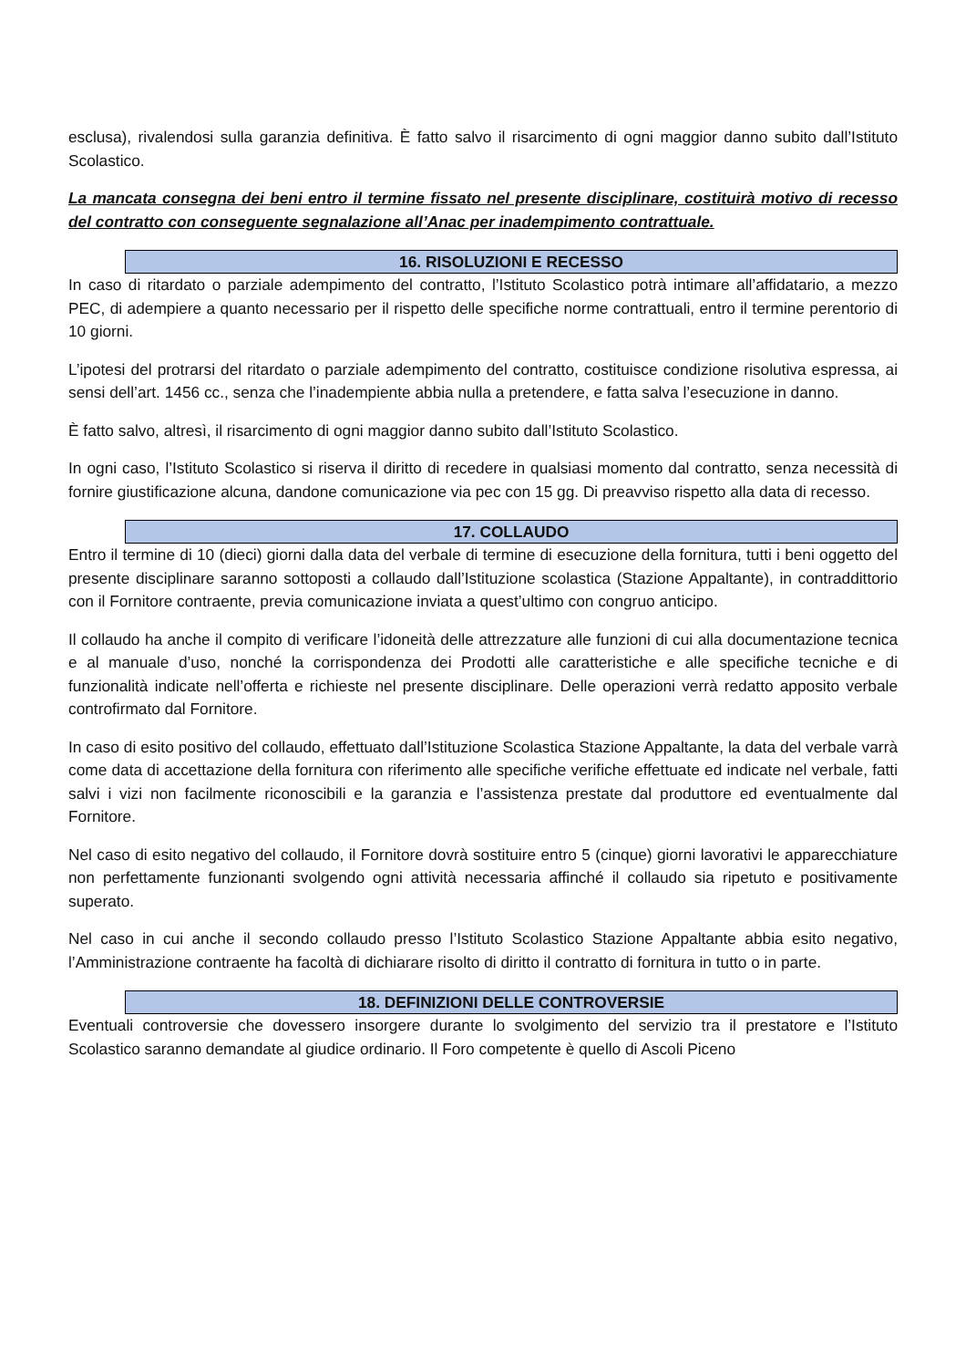esclusa), rivalendosi sulla garanzia definitiva. È fatto salvo il risarcimento di ogni maggior danno subito dall’Istituto Scolastico.
La mancata consegna dei beni entro il termine fissato nel presente disciplinare, costituirà motivo di recesso del contratto con conseguente segnalazione all’Anac per inadempimento contrattuale.
16. RISOLUZIONI E RECESSO
In caso di ritardato o parziale adempimento del contratto, l’Istituto Scolastico potrà intimare all’affidatario, a mezzo PEC, di adempiere a quanto necessario per il rispetto delle specifiche norme contrattuali, entro il termine perentorio di 10 giorni.
L’ipotesi del protrarsi del ritardato o parziale adempimento del contratto, costituisce condizione risolutiva espressa, ai sensi dell’art. 1456 cc., senza che l’inadempiente abbia nulla a pretendere, e fatta salva l’esecuzione in danno.
È fatto salvo, altresì, il risarcimento di ogni maggior danno subito dall’Istituto Scolastico.
In ogni caso, l’Istituto Scolastico si riserva il diritto di recedere in qualsiasi momento dal contratto, senza necessità di fornire giustificazione alcuna, dandone comunicazione via pec con 15 gg. Di preavviso rispetto alla data di recesso.
17. COLLAUDO
Entro il termine di 10 (dieci) giorni dalla data del verbale di termine di esecuzione della fornitura, tutti i beni oggetto del presente disciplinare saranno sottoposti a collaudo dall’Istituzione scolastica (Stazione Appaltante), in contraddittorio con il Fornitore contraente, previa comunicazione inviata a quest’ultimo con congruo anticipo.
Il collaudo ha anche il compito di verificare l’idoneità delle attrezzature alle funzioni di cui alla documentazione tecnica e al manuale d’uso, nonché la corrispondenza dei Prodotti alle caratteristiche e alle specifiche tecniche e di funzionalità indicate nell’offerta e richieste nel presente disciplinare. Delle operazioni verrà redatto apposito verbale controfirmato dal Fornitore.
In caso di esito positivo del collaudo, effettuato dall’Istituzione Scolastica Stazione Appaltante, la data del verbale varrà come data di accettazione della fornitura con riferimento alle specifiche verifiche effettuate ed indicate nel verbale, fatti salvi i vizi non facilmente riconoscibili e la garanzia e l’assistenza prestate dal produttore ed eventualmente dal Fornitore.
Nel caso di esito negativo del collaudo, il Fornitore dovrà sostituire entro 5 (cinque) giorni lavorativi le apparecchiature non perfettamente funzionanti svolgendo ogni attività necessaria affinché il collaudo sia ripetuto e positivamente superato.
Nel caso in cui anche il secondo collaudo presso l’Istituto Scolastico Stazione Appaltante abbia esito negativo, l’Amministrazione contraente ha facoltà di dichiarare risolto di diritto il contratto di fornitura in tutto o in parte.
18. DEFINIZIONI DELLE CONTROVERSIE
Eventuali controversie che dovessero insorgere durante lo svolgimento del servizio tra il prestatore e l’Istituto Scolastico saranno demandate al giudice ordinario. Il Foro competente è quello di Ascoli Piceno